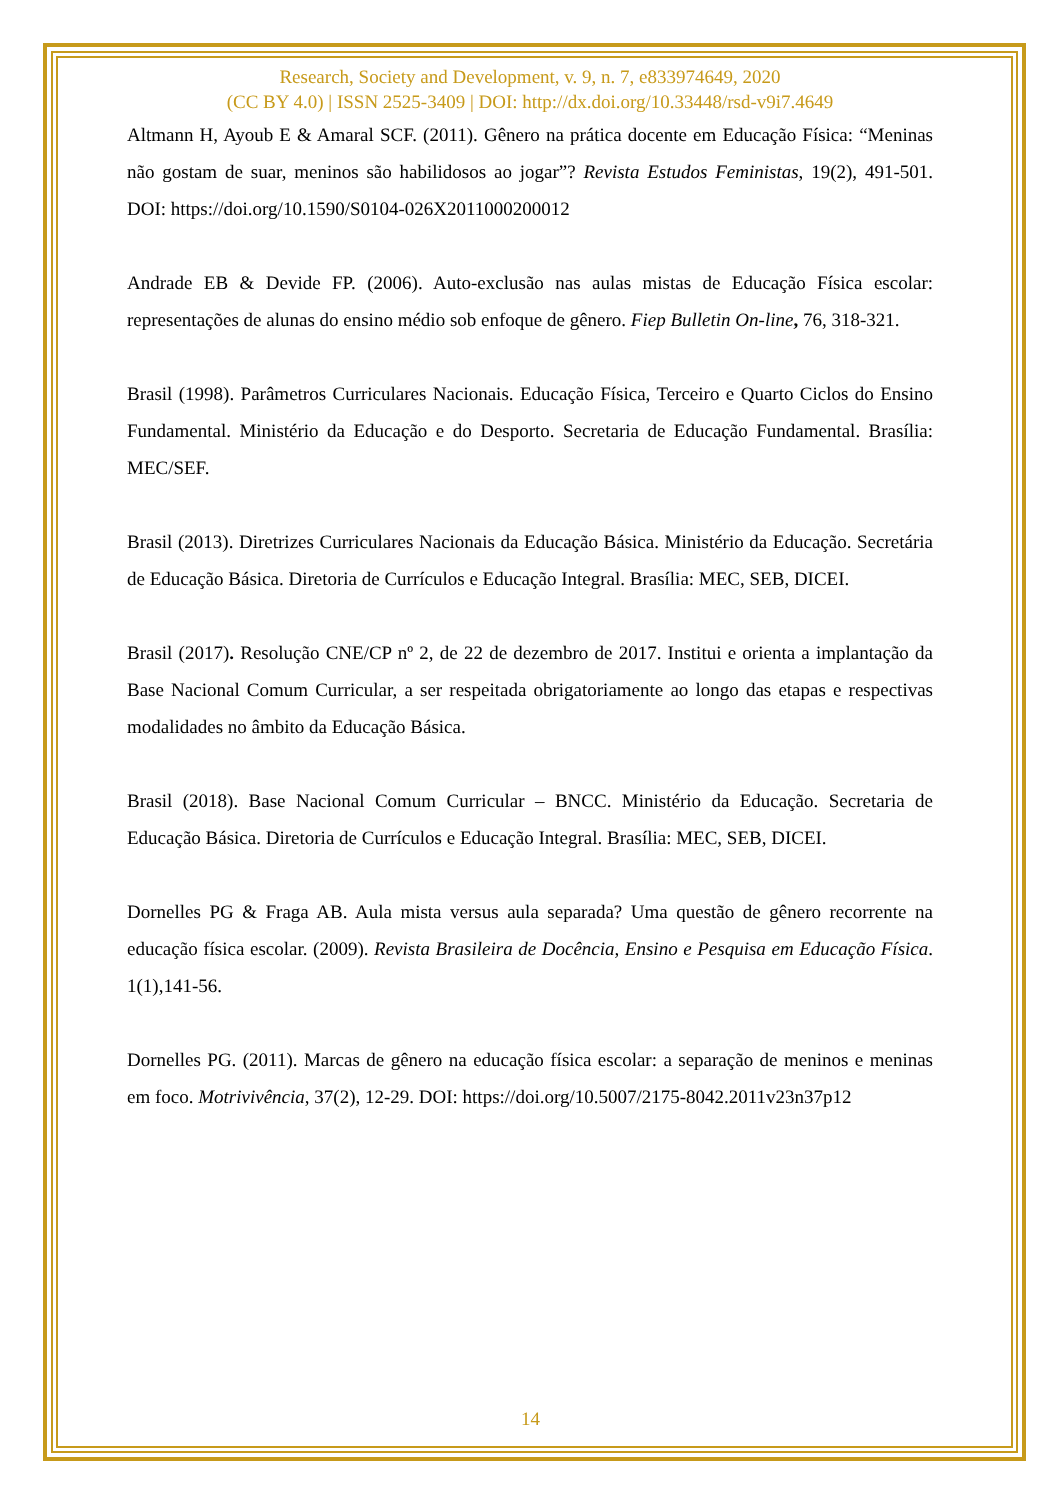Research, Society and Development, v. 9, n. 7, e833974649, 2020
(CC BY 4.0) | ISSN 2525-3409 | DOI: http://dx.doi.org/10.33448/rsd-v9i7.4649
Altmann H, Ayoub E & Amaral SCF. (2011). Gênero na prática docente em Educação Física: “Meninas não gostam de suar, meninos são habilidosos ao jogar”? Revista Estudos Feministas, 19(2), 491-501. DOI: https://doi.org/10.1590/S0104-026X2011000200012
Andrade EB & Devide FP. (2006). Auto-exclusão nas aulas mistas de Educação Física escolar: representações de alunas do ensino médio sob enfoque de gênero. Fiep Bulletin On-line, 76, 318-321.
Brasil (1998). Parâmetros Curriculares Nacionais. Educação Física, Terceiro e Quarto Ciclos do Ensino Fundamental. Ministério da Educação e do Desporto. Secretaria de Educação Fundamental. Brasília: MEC/SEF.
Brasil (2013). Diretrizes Curriculares Nacionais da Educação Básica. Ministério da Educação. Secretária de Educação Básica. Diretoria de Currículos e Educação Integral. Brasília: MEC, SEB, DICEI.
Brasil (2017). Resolução CNE/CP nº 2, de 22 de dezembro de 2017. Institui e orienta a implantação da Base Nacional Comum Curricular, a ser respeitada obrigatoriamente ao longo das etapas e respectivas modalidades no âmbito da Educação Básica.
Brasil (2018). Base Nacional Comum Curricular – BNCC. Ministério da Educação. Secretaria de Educação Básica. Diretoria de Currículos e Educação Integral. Brasília: MEC, SEB, DICEI.
Dornelles PG & Fraga AB. Aula mista versus aula separada? Uma questão de gênero recorrente na educação física escolar. (2009). Revista Brasileira de Docência, Ensino e Pesquisa em Educação Física. 1(1),141-56.
Dornelles PG. (2011). Marcas de gênero na educação física escolar: a separação de meninos e meninas em foco. Motrivivência, 37(2), 12-29. DOI: https://doi.org/10.5007/2175-8042.2011v23n37p12
14